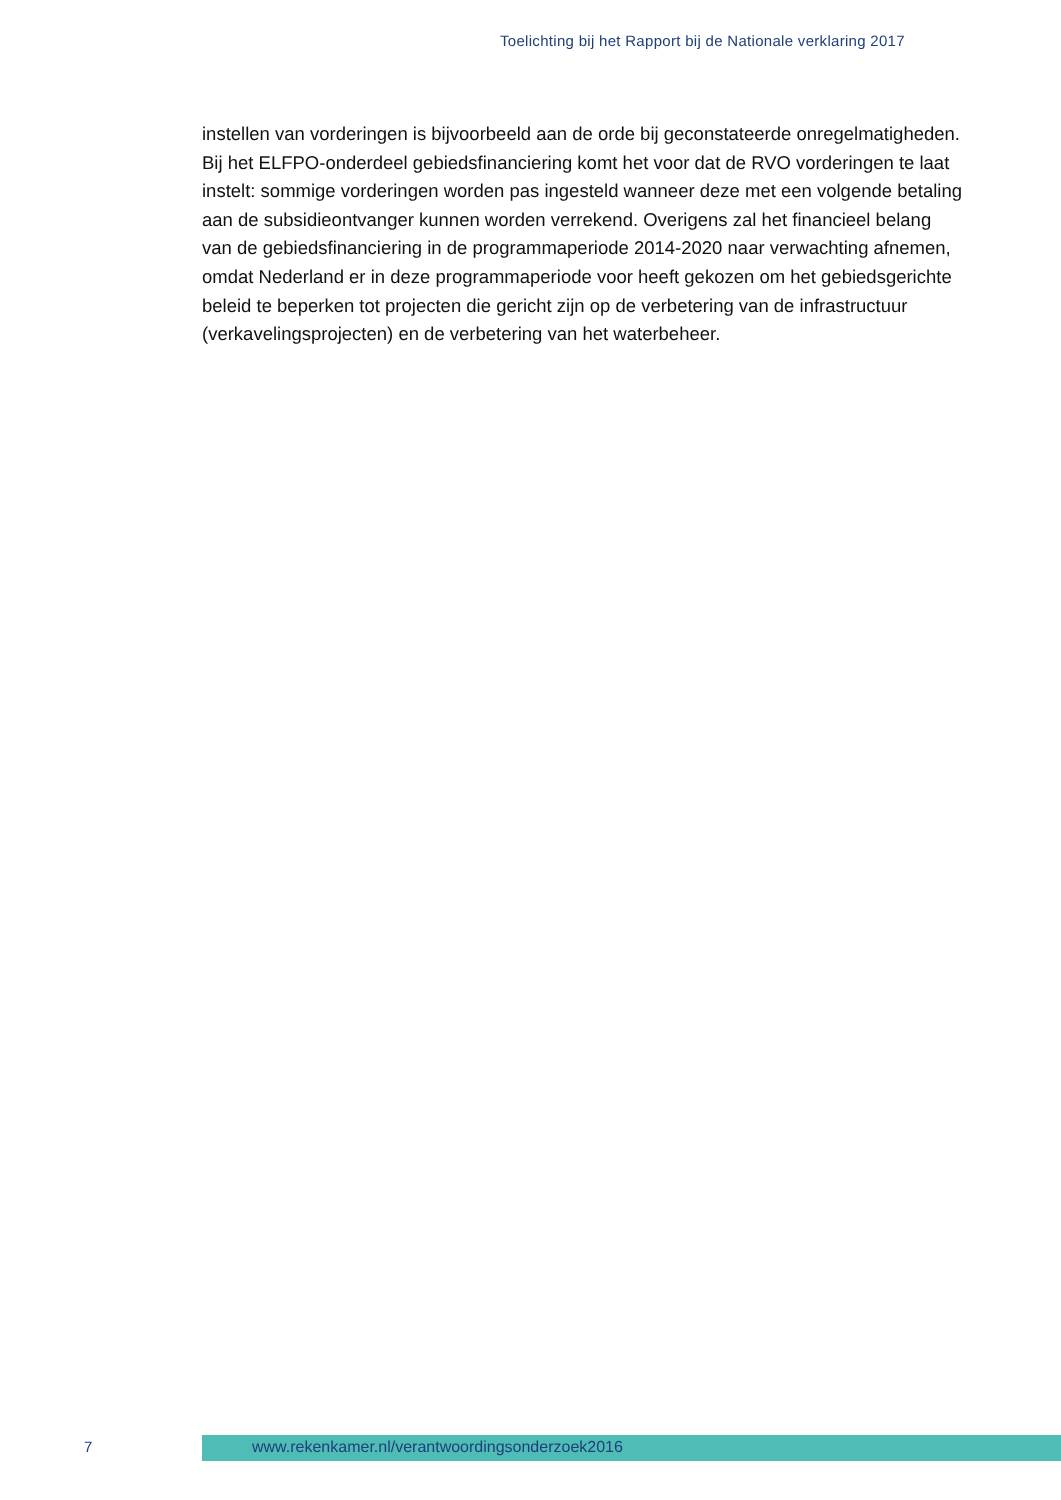Toelichting bij het Rapport bij de Nationale verklaring 2017
instellen van vorderingen is bijvoorbeeld aan de orde bij geconstateerde onregelmatig­heden. Bij het ELFPO-onderdeel gebiedsfinanciering komt het voor dat de RVO vorderingen te laat instelt: sommige vorderingen worden pas ingesteld wanneer deze met een volgende betaling aan de subsidieontvanger kunnen worden verrekend. Overigens zal het financieel belang van de gebiedsfinanciering in de programmaperiode 2014-2020 naar verwachting afnemen, omdat Nederland er in deze programmaperiode voor heeft gekozen om het gebiedsgerichte beleid te beperken tot projecten die gericht zijn op de verbetering van de infrastructuur (verkavelingsprojecten) en de verbetering van het waterbeheer.
7
www.rekenkamer.nl/verantwoordingsonderzoek2016